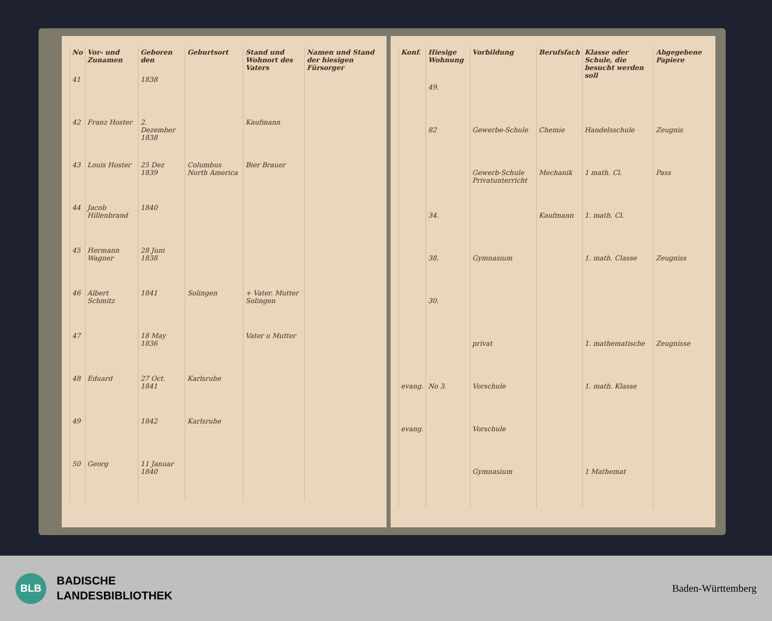| No | Vor- und Zunamen | Geboren den | Geburtsort | Stand und Wohnort des Vaters | Namen und Stand der hiesigen Fürsorger |
| --- | --- | --- | --- | --- | --- |
| 41 | | 1838 | | | |
| 42 | Franz Hoster | 2. Dezember 1838 | | Kaufmann | |
| 43 | Louis Hoster | 25 Dez 1839 | Columbus North America | Bier Brauer | |
| 44 | Jacob Hillenbrand | 1840 | | | |
| 45 | Hermann Wagner | 28 Juni 1838 | | | |
| 46 | Albert Schmitz | 1841 | Solingen | + Vater. Mutter Solingen | |
| 47 | | 18 May 1836 | | Vater u Mutter | |
| 48 | Eduard | 27 Oct. 1841 | Karlsruhe | | |
| 49 | | 1842 | Karlsruhe | | |
| 50 | Georg | 11 Januar 1840 | | | |
| Konf. | Hiesige Wohnung | Vorbildung | Berufsfach | Klasse oder Schule, die besucht werden soll | Abgegebene Papiere |
| --- | --- | --- | --- | --- | --- |
| | 49. | | | | |
| | 82 | Gewerbe-Schule | Chemie | Handelsschule | Zeugnis |
| | | Gewerb-Schule Privatunterricht | Mechanik | 1 math. Cl. | Pass |
| | 34. | | Kaufmann | 1. math. Cl. | |
| | 38. | Gymnasium | | 1. math. Classe | Zeugniss |
| | 30. | | | | |
| | | privat | | 1. mathematische | Zeugnisse |
| evang. | No 3. | Vorschule | | 1. math. Klasse | |
| evang. | | Vorschule | | | |
| | | Gymnasium | | 1 Mathemat | |
BLB
BADISCHE
LANDESBIBLIOTHEK
Baden-Württemberg